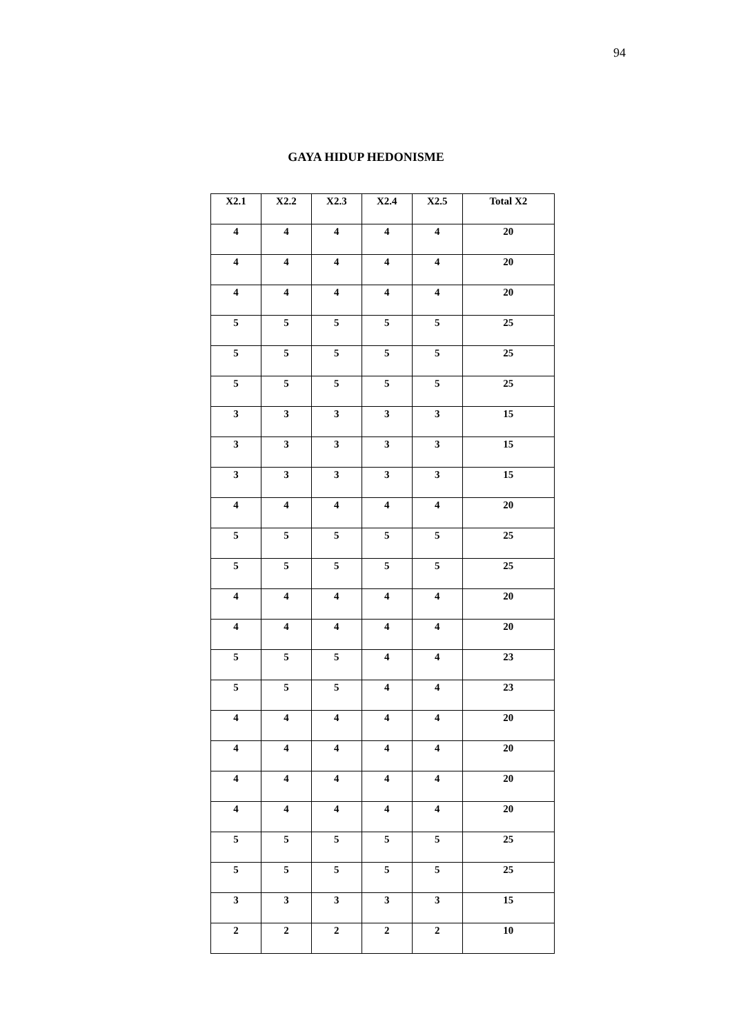94
GAYA HIDUP HEDONISME
| X2.1 | X2.2 | X2.3 | X2.4 | X2.5 | Total X2 |
| --- | --- | --- | --- | --- | --- |
| 4 | 4 | 4 | 4 | 4 | 20 |
| 4 | 4 | 4 | 4 | 4 | 20 |
| 4 | 4 | 4 | 4 | 4 | 20 |
| 5 | 5 | 5 | 5 | 5 | 25 |
| 5 | 5 | 5 | 5 | 5 | 25 |
| 5 | 5 | 5 | 5 | 5 | 25 |
| 3 | 3 | 3 | 3 | 3 | 15 |
| 3 | 3 | 3 | 3 | 3 | 15 |
| 3 | 3 | 3 | 3 | 3 | 15 |
| 4 | 4 | 4 | 4 | 4 | 20 |
| 5 | 5 | 5 | 5 | 5 | 25 |
| 5 | 5 | 5 | 5 | 5 | 25 |
| 4 | 4 | 4 | 4 | 4 | 20 |
| 4 | 4 | 4 | 4 | 4 | 20 |
| 5 | 5 | 5 | 4 | 4 | 23 |
| 5 | 5 | 5 | 4 | 4 | 23 |
| 4 | 4 | 4 | 4 | 4 | 20 |
| 4 | 4 | 4 | 4 | 4 | 20 |
| 4 | 4 | 4 | 4 | 4 | 20 |
| 4 | 4 | 4 | 4 | 4 | 20 |
| 5 | 5 | 5 | 5 | 5 | 25 |
| 5 | 5 | 5 | 5 | 5 | 25 |
| 3 | 3 | 3 | 3 | 3 | 15 |
| 2 | 2 | 2 | 2 | 2 | 10 |